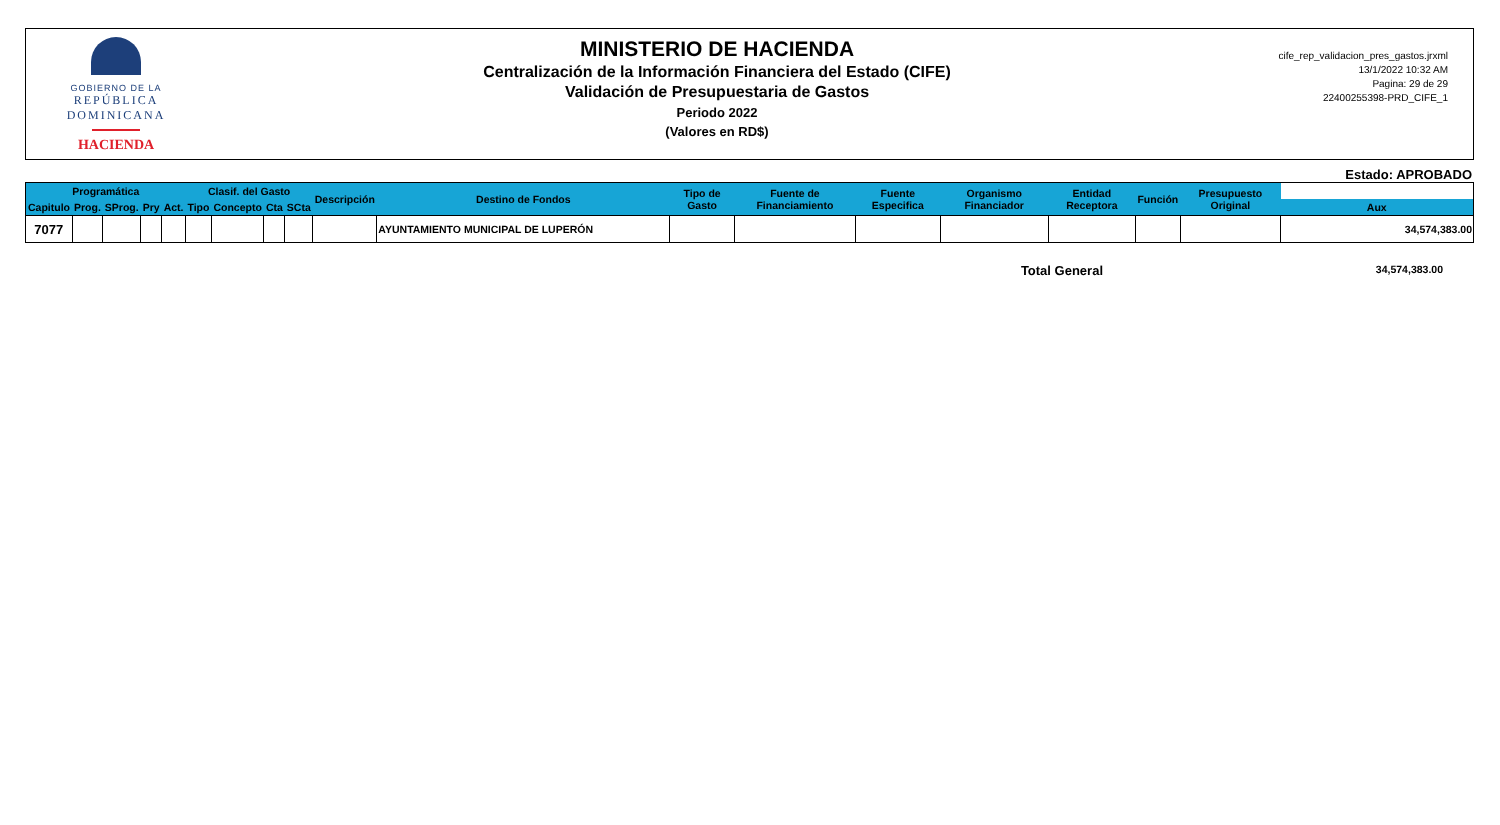GOBIERNO DE LA
REPÚBLICA
DOMINICANA
HACIENDA
MINISTERIO DE HACIENDA
Centralización de la Información Financiera del Estado (CIFE)
Validación de Presupuestaria de Gastos
Periodo 2022
(Valores en RD$)
cife_rep_validacion_pres_gastos.jrxml
13/1/2022 10:32 AM
Pagina: 29 de 29
22400255398-PRD_CIFE_1
Estado: APROBADO
| Programática | | | | | Clasif. del Gasto | | | | Descripción | Destino de Fondos | Tipo de Gasto | Fuente de Financiamiento | Fuente Especifica | Organismo Financiador | Entidad Receptora | Función | Presupuesto Original | |
| --- | --- | --- | --- | --- | --- | --- | --- | --- | --- | --- | --- | --- | --- | --- | --- | --- | --- | --- |
| Capitulo | Prog. | SProg. | Pry | Act. | Tipo | Concepto | Cta | SCta | | | | | | | | | | Aux |
| 7077 | | | | | | | | | | AYUNTAMIENTO MUNICIPAL DE LUPERÓN | | | | | | | | 34,574,383.00 |
Total General
34,574,383.00